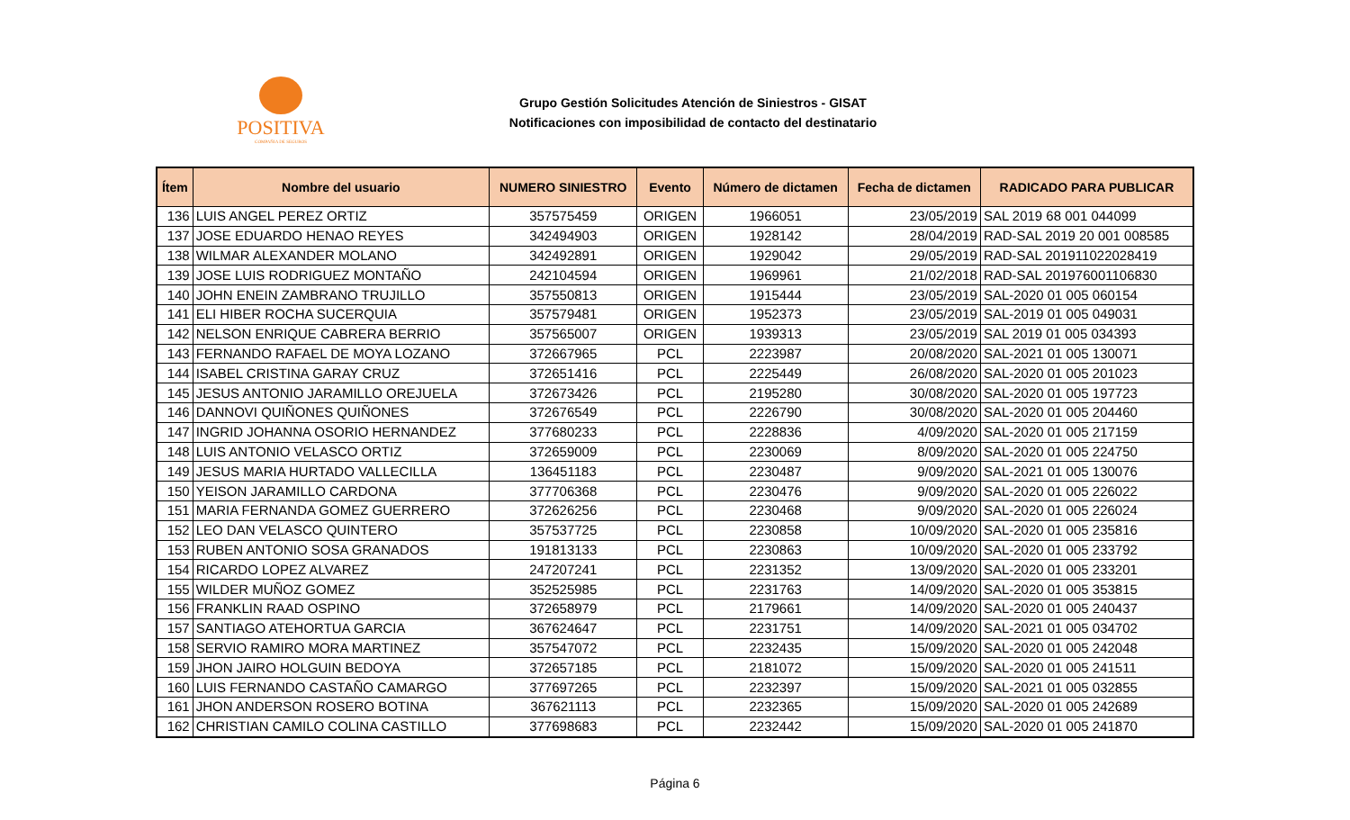POSITIVA
COMPAÑIA DE SEGUROS
Grupo Gestión Solicitudes Atención de Siniestros - GISAT
Notificaciones con imposibilidad de contacto del destinatario
| Ítem | Nombre del usuario | NUMERO SINIESTRO | Evento | Número de dictamen | Fecha de dictamen | RADICADO PARA PUBLICAR |
| --- | --- | --- | --- | --- | --- | --- |
| 136 | LUIS ANGEL PEREZ ORTIZ | 357575459 | ORIGEN | 1966051 | 23/05/2019 | SAL 2019 68 001 044099 |
| 137 | JOSE EDUARDO HENAO REYES | 342494903 | ORIGEN | 1928142 | 28/04/2019 | RAD-SAL 2019 20 001 008585 |
| 138 | WILMAR ALEXANDER MOLANO | 342492891 | ORIGEN | 1929042 | 29/05/2019 | RAD-SAL 201911022028419 |
| 139 | JOSE LUIS RODRIGUEZ MONTAÑO | 242104594 | ORIGEN | 1969961 | 21/02/2018 | RAD-SAL 201976001106830 |
| 140 | JOHN ENEIN ZAMBRANO TRUJILLO | 357550813 | ORIGEN | 1915444 | 23/05/2019 | SAL-2020 01 005 060154 |
| 141 | ELI HIBER ROCHA SUCERQUIA | 357579481 | ORIGEN | 1952373 | 23/05/2019 | SAL-2019 01 005 049031 |
| 142 | NELSON ENRIQUE CABRERA BERRIO | 357565007 | ORIGEN | 1939313 | 23/05/2019 | SAL 2019 01 005 034393 |
| 143 | FERNANDO RAFAEL DE MOYA LOZANO | 372667965 | PCL | 2223987 | 20/08/2020 | SAL-2021 01 005 130071 |
| 144 | ISABEL CRISTINA GARAY CRUZ | 372651416 | PCL | 2225449 | 26/08/2020 | SAL-2020 01 005 201023 |
| 145 | JESUS ANTONIO JARAMILLO OREJUELA | 372673426 | PCL | 2195280 | 30/08/2020 | SAL-2020 01 005 197723 |
| 146 | DANNOVI QUIÑONES QUIÑONES | 372676549 | PCL | 2226790 | 30/08/2020 | SAL-2020 01 005 204460 |
| 147 | INGRID JOHANNA OSORIO HERNANDEZ | 377680233 | PCL | 2228836 | 4/09/2020 | SAL-2020 01 005 217159 |
| 148 | LUIS ANTONIO VELASCO ORTIZ | 372659009 | PCL | 2230069 | 8/09/2020 | SAL-2020 01 005 224750 |
| 149 | JESUS MARIA HURTADO VALLECILLA | 136451183 | PCL | 2230487 | 9/09/2020 | SAL-2021 01 005 130076 |
| 150 | YEISON JARAMILLO CARDONA | 377706368 | PCL | 2230476 | 9/09/2020 | SAL-2020 01 005 226022 |
| 151 | MARIA FERNANDA GOMEZ GUERRERO | 372626256 | PCL | 2230468 | 9/09/2020 | SAL-2020 01 005 226024 |
| 152 | LEO DAN VELASCO QUINTERO | 357537725 | PCL | 2230858 | 10/09/2020 | SAL-2020 01 005 235816 |
| 153 | RUBEN ANTONIO SOSA GRANADOS | 191813133 | PCL | 2230863 | 10/09/2020 | SAL-2020 01 005 233792 |
| 154 | RICARDO LOPEZ ALVAREZ | 247207241 | PCL | 2231352 | 13/09/2020 | SAL-2020 01 005 233201 |
| 155 | WILDER MUÑOZ GOMEZ | 352525985 | PCL | 2231763 | 14/09/2020 | SAL-2020 01 005 353815 |
| 156 | FRANKLIN RAAD OSPINO | 372658979 | PCL | 2179661 | 14/09/2020 | SAL-2020 01 005 240437 |
| 157 | SANTIAGO ATEHORTUA GARCIA | 367624647 | PCL | 2231751 | 14/09/2020 | SAL-2021 01 005 034702 |
| 158 | SERVIO RAMIRO MORA MARTINEZ | 357547072 | PCL | 2232435 | 15/09/2020 | SAL-2020 01 005 242048 |
| 159 | JHON JAIRO HOLGUIN BEDOYA | 372657185 | PCL | 2181072 | 15/09/2020 | SAL-2020 01 005 241511 |
| 160 | LUIS FERNANDO CASTAÑO CAMARGO | 377697265 | PCL | 2232397 | 15/09/2020 | SAL-2021 01 005 032855 |
| 161 | JHON ANDERSON ROSERO BOTINA | 367621113 | PCL | 2232365 | 15/09/2020 | SAL-2020 01 005 242689 |
| 162 | CHRISTIAN CAMILO COLINA CASTILLO | 377698683 | PCL | 2232442 | 15/09/2020 | SAL-2020 01 005 241870 |
Página 6